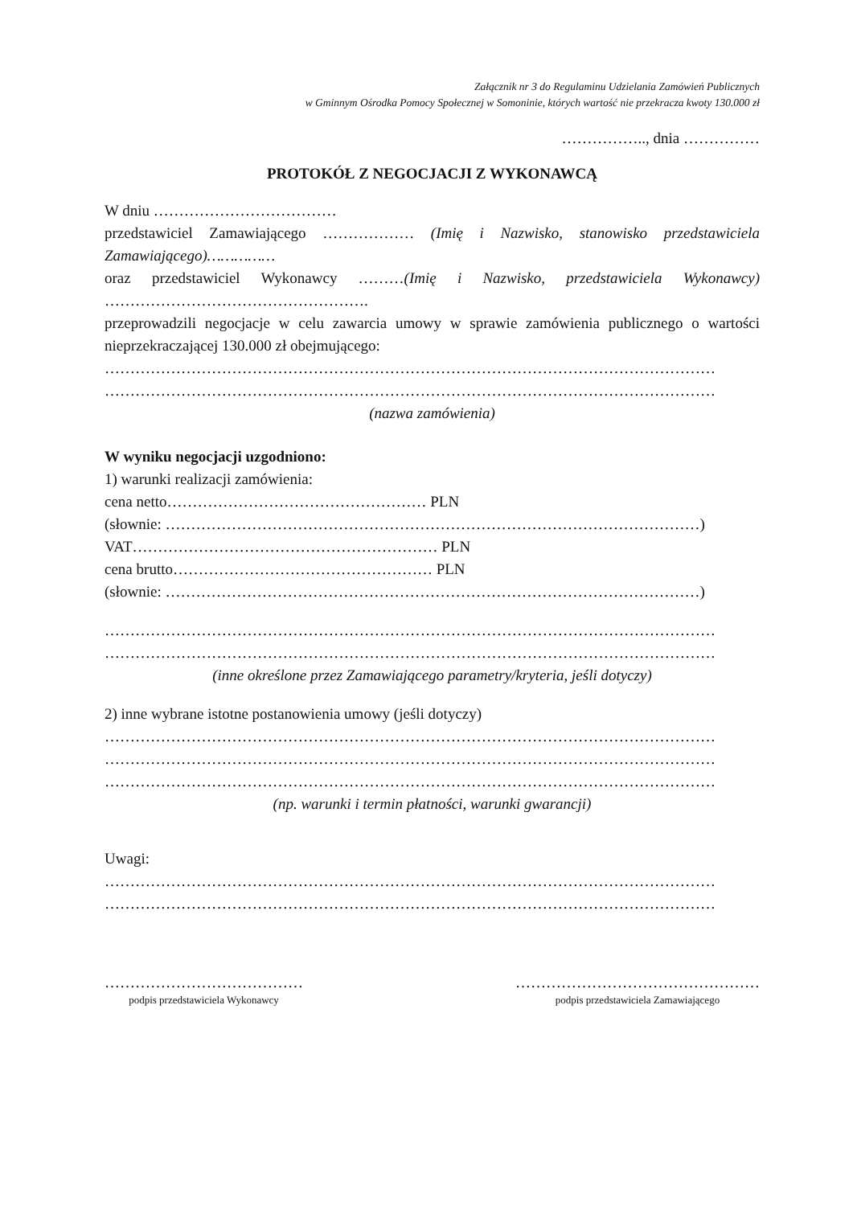Załącznik nr 3 do Regulaminu Udzielania Zamówień Publicznych
w Gminnym Ośrodka Pomocy Społecznej w Somoninie, których wartość nie przekracza kwoty 130.000 zł
…………….., dnia ……………
PROTOKÓŁ Z NEGOCJACJI Z WYKONAWCĄ
W dniu ………………………………
przedstawiciel Zamawiającego ……………… (Imię i Nazwisko, stanowisko przedstawiciela Zamawiającego)……………
oraz przedstawiciel Wykonawcy ………(Imię i Nazwisko, przedstawiciela Wykonawcy) …………………………………………….
przeprowadzili negocjacje w celu zawarcia umowy w sprawie zamówienia publicznego o wartości nieprzekraczającej 130.000 zł obejmującego:
…………………………………………………………………………………………………………
…………………………………………………………………………………………………………
(nazwa zamówienia)
W wyniku negocjacji uzgodniono:
1) warunki realizacji zamówienia:
cena netto…………………………………………… PLN
(słownie: ……………………………………………………………………………………………)
VAT…………………………………………………… PLN
cena brutto…………………………………………… PLN
(słownie: ……………………………………………………………………………………………)
…………………………………………………………………………………………………………
…………………………………………………………………………………………………………
(inne określone przez Zamawiającego parametry/kryteria, jeśli dotyczy)
2) inne wybrane istotne postanowienia umowy (jeśli dotyczy)
…………………………………………………………………………………………………………
…………………………………………………………………………………………………………
…………………………………………………………………………………………………………
(np. warunki i termin płatności, warunki gwarancji)
Uwagi:
…………………………………………………………………………………………………………
…………………………………………………………………………………………………………
…………………………………
podpis przedstawiciela Wykonawcy
…………………………………………
podpis przedstawiciela Zamawiającego